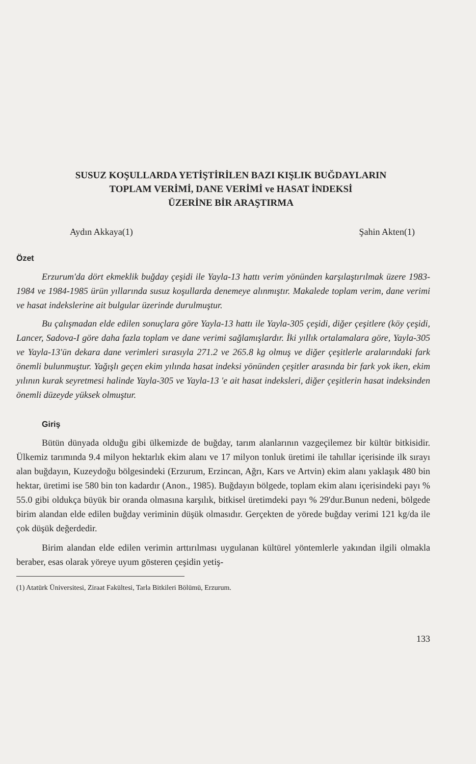SUSUZ KOŞULLARDA YETİŞTİRİLEN BAZI KIŞLIK BUĞDAYLARIN
TOPLAM VERİMİ, DANE VERİMİ ve HASAT İNDEKSİ
ÜZERİNE BİR ARAŞTIRMA
Aydın Akkaya(1) Şahin Akten(1)
Özet
Erzurum'da dört ekmeklik buğday çeşidi ile Yayla-13 hattı verim yönünden karşılaştırılmak üzere 1983-1984 ve 1984-1985 ürün yıllarında susuz koşullarda denemeye alınmıştır. Makalede toplam verim, dane verimi ve hasat indekslerine ait bulgular üzerinde durulmuştur.
Bu çalışmadan elde edilen sonuçlara göre Yayla-13 hattı ile Yayla-305 çeşidi, diğer çeşitlere (köy çeşidi, Lancer, Sadova-I göre daha fazla toplam ve dane verimi sağlamışlardır. İki yıllık ortalamalara göre, Yayla-305 ve Yayla-13'ün dekara dane verimleri sırasıyla 271.2 ve 265.8 kg olmuş ve diğer çeşitlerle aralarındaki fark önemli bulunmuştur. Yağışlı geçen ekim yılında hasat indeksi yönünden çeşitler arasında bir fark yok iken, ekim yılının kurak seyretmesi halinde Yayla-305 ve Yayla-13 'e ait hasat indeksleri, diğer çeşitlerin hasat indeksinden önemli düzeyde yüksek olmuştur.
Giriş
Bütün dünyada olduğu gibi ülkemizde de buğday, tarım alanlarının vazgeçilemez bir kültür bitkisidir. Ülkemiz tarımında 9.4 milyon hektarlık ekim alanı ve 17 milyon tonluk üretimi ile tahıllar içerisinde ilk sırayı alan buğdayın, Kuzeydoğu bölgesindeki (Erzurum, Erzincan, Ağrı, Kars ve Artvin) ekim alanı yaklaşık 480 bin hektar, üretimi ise 580 bin ton kadardır (Anon., 1985). Buğdayın bölgede, toplam ekim alanı içerisindeki payı % 55.0 gibi oldukça büyük bir oranda olmasına karşılık, bitkisel üretimdeki payı % 29'dur.Bunun nedeni, bölgede birim alandan elde edilen buğday veriminin düşük olmasıdır. Gerçekten de yörede buğday verimi 121 kg/da ile çok düşük değerdedir.
Birim alandan elde edilen verimin arttırılması uygulanan kültürel yöntemlerle yakından ilgili olmakla beraber, esas olarak yöreye uyum gösteren çeşidin yetiş-
(1) Atatürk Üniversitesi, Ziraat Fakültesi, Tarla Bitkileri Bölümü, Erzurum.
133